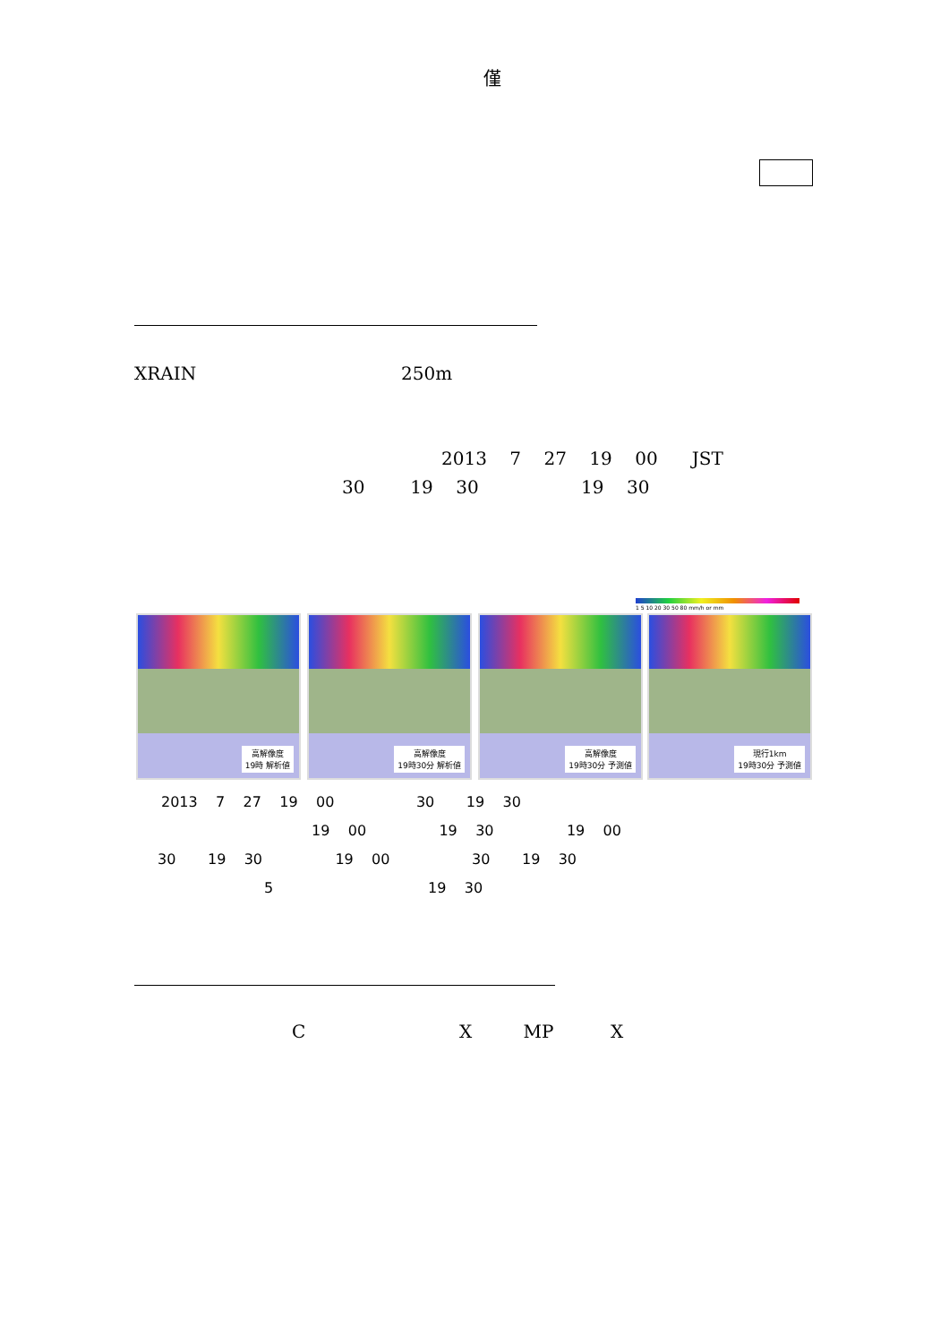僅
XRAIN 250m
2013 7 27 19 00 JST
30 19 30 19 30
1 5 10 20 30 50 80 mm/h or mm
高解像度
19時 解析値
高解像度
19時30分 解析値
高解像度
19時30分 予測値
現行1km
19時30分 予測値
2013 7 27 19 00 30 19 30
19 00 19 30 19 00
30 19 30 19 00 30 19 30
5 19 30
C X MP X